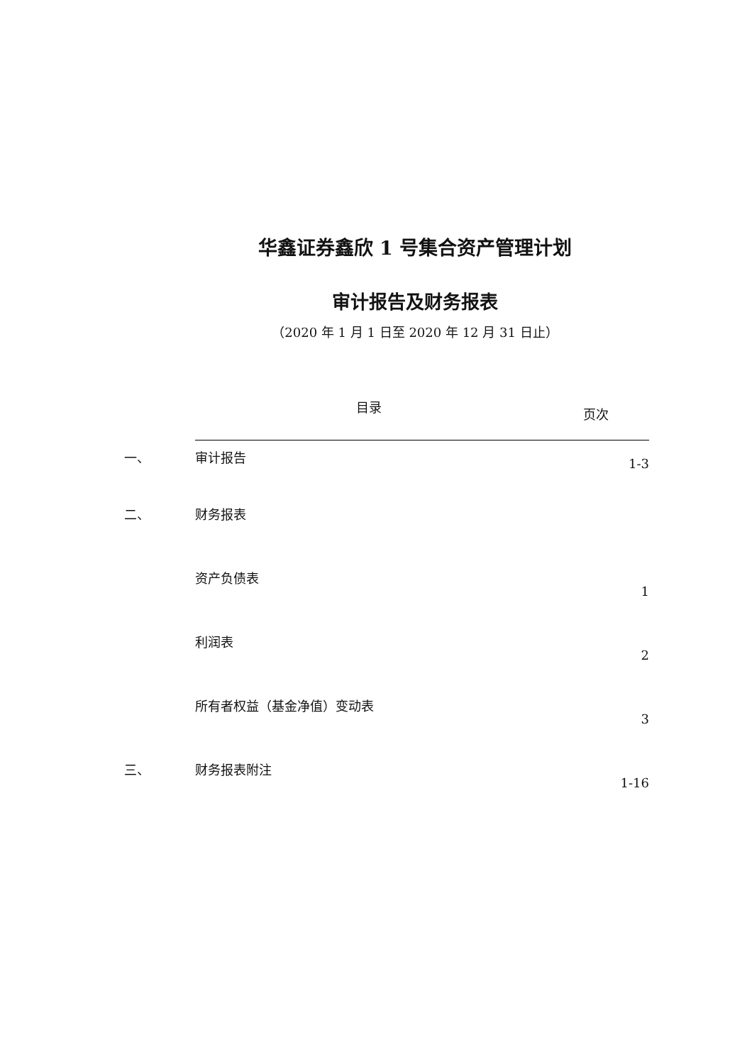华鑫证券鑫欣 1 号集合资产管理计划
审计报告及财务报表
（2020 年 1 月 1 日至 2020 年 12 月 31 日止）
| | 目录 | 页次 |
| --- | --- | --- |
| 一、 | 审计报告 | 1-3 |
| 二、 | 财务报表 | |
| | 资产负债表 | 1 |
| | 利润表 | 2 |
| | 所有者权益（基金净值）变动表 | 3 |
| 三、 | 财务报表附注 | 1-16 |